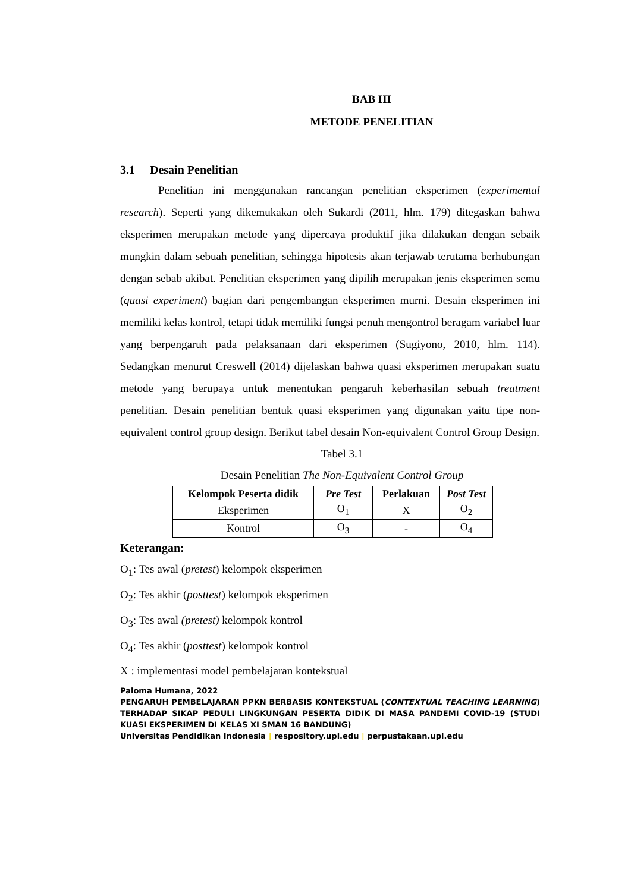BAB III
METODE PENELITIAN
3.1 Desain Penelitian
Penelitian ini menggunakan rancangan penelitian eksperimen (experimental research). Seperti yang dikemukakan oleh Sukardi (2011, hlm. 179) ditegaskan bahwa eksperimen merupakan metode yang dipercaya produktif jika dilakukan dengan sebaik mungkin dalam sebuah penelitian, sehingga hipotesis akan terjawab terutama berhubungan dengan sebab akibat. Penelitian eksperimen yang dipilih merupakan jenis eksperimen semu (quasi experiment) bagian dari pengembangan eksperimen murni. Desain eksperimen ini memiliki kelas kontrol, tetapi tidak memiliki fungsi penuh mengontrol beragam variabel luar yang berpengaruh pada pelaksanaan dari eksperimen (Sugiyono, 2010, hlm. 114). Sedangkan menurut Creswell (2014) dijelaskan bahwa quasi eksperimen merupakan suatu metode yang berupaya untuk menentukan pengaruh keberhasilan sebuah treatment penelitian. Desain penelitian bentuk quasi eksperimen yang digunakan yaitu tipe non-equivalent control group design. Berikut tabel desain Non-equivalent Control Group Design.
Tabel 3.1
Desain Penelitian The Non-Equivalent Control Group
| Kelompok Peserta didik | Pre Test | Perlakuan | Post Test |
| --- | --- | --- | --- |
| Eksperimen | O<sub>1</sub> | X | O<sub>2</sub> |
| Kontrol | O<sub>3</sub> | - | O<sub>4</sub> |
Keterangan:
O<sub>1</sub>: Tes awal (pretest) kelompok eksperimen
O<sub>2</sub>: Tes akhir (posttest) kelompok eksperimen
O<sub>3</sub>: Tes awal (pretest) kelompok kontrol
O<sub>4</sub>: Tes akhir (posttest) kelompok kontrol
X : implementasi model pembelajaran kontekstual
Paloma Humana, 2022
PENGARUH PEMBELAJARAN PPKN BERBASIS KONTEKSTUAL (CONTEXTUAL TEACHING LEARNING) TERHADAP SIKAP PEDULI LINGKUNGAN PESERTA DIDIK DI MASA PANDEMI COVID-19 (STUDI KUASI EKSPERIMEN DI KELAS XI SMAN 16 BANDUNG)
Universitas Pendidikan Indonesia | respository.upi.edu | perpustakaan.upi.edu